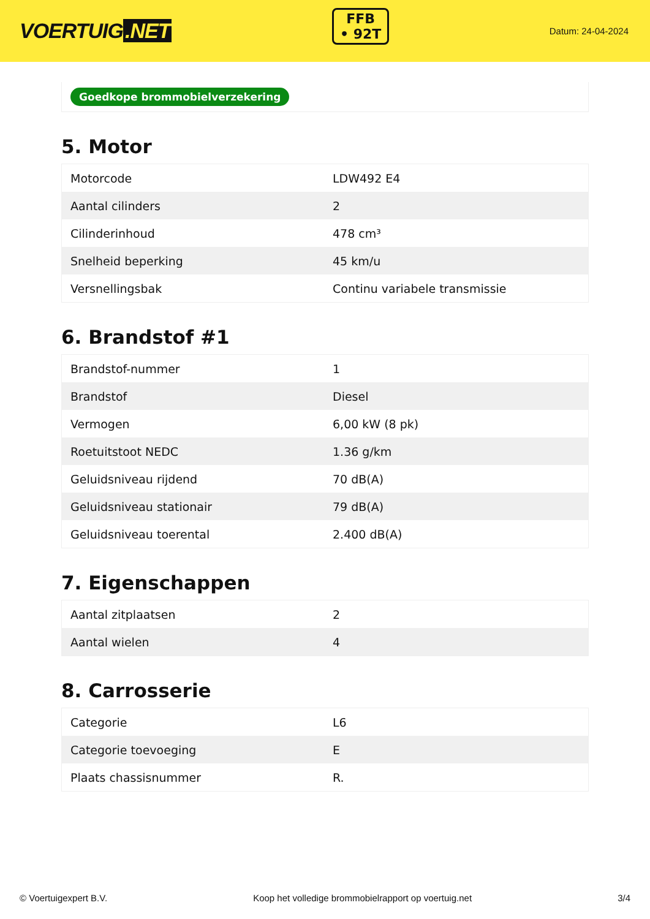VOERTUIG.NET
FFB
• 92T
Datum: 24-04-2024
Goedkope brommobielverzekering
5. Motor
| Motorcode | LDW492 E4 |
| Aantal cilinders | 2 |
| Cilinderinhoud | 478 cm³ |
| Snelheid beperking | 45 km/u |
| Versnellingsbak | Continu variabele transmissie |
6. Brandstof #1
| Brandstof-nummer | 1 |
| Brandstof | Diesel |
| Vermogen | 6,00 kW (8 pk) |
| Roetuitstoot NEDC | 1.36 g/km |
| Geluidsniveau rijdend | 70 dB(A) |
| Geluidsniveau stationair | 79 dB(A) |
| Geluidsniveau toerental | 2.400 dB(A) |
7. Eigenschappen
| Aantal zitplaatsen | 2 |
| Aantal wielen | 4 |
8. Carrosserie
| Categorie | L6 |
| Categorie toevoeging | E |
| Plaats chassisnummer | R. |
© Voertuigexpert B.V. Koop het volledige brommobielrapport op voertuig.net 3/4